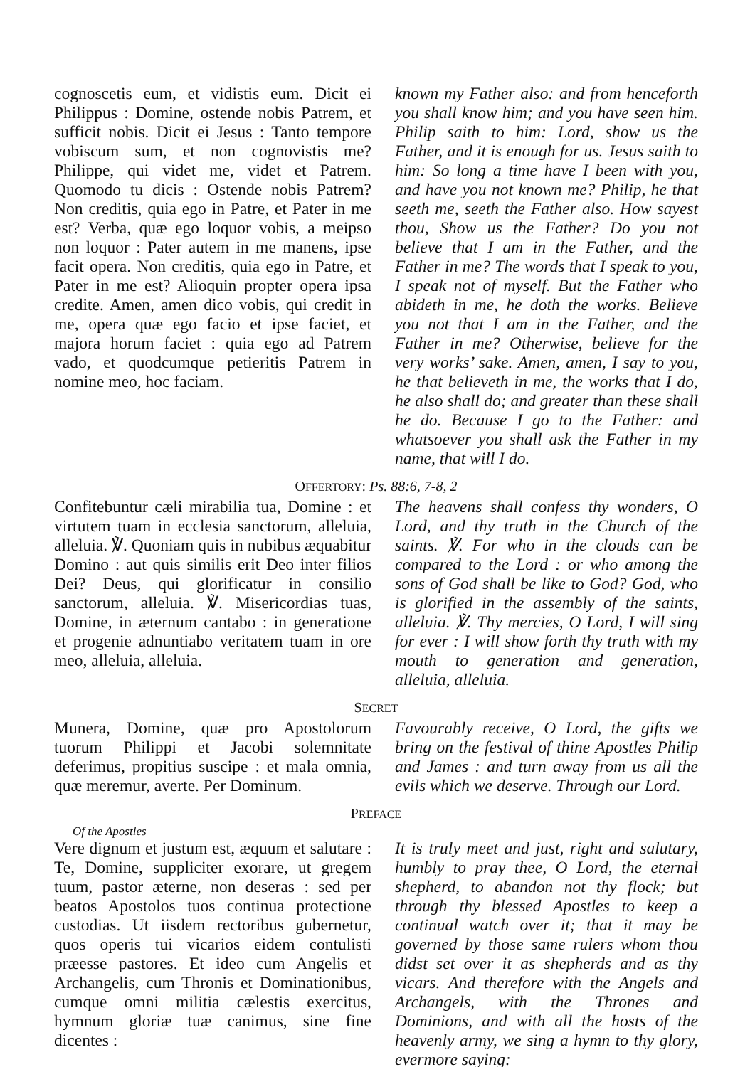cognoscetis eum, et vidistis eum. Dicit ei Philippus : Domine, ostende nobis Patrem, et sufficit nobis. Dicit ei Jesus : Tanto tempore vobiscum sum, et non cognovistis me? Philippe, qui videt me, videt et Patrem. Quomodo tu dicis : Ostende nobis Patrem? Non creditis, quia ego in Patre, et Pater in me est? Verba, quæ ego loquor vobis, a meipso non loquor : Pater autem in me manens, ipse facit opera. Non creditis, quia ego in Patre, et Pater in me est? Alioquin propter opera ipsa credite. Amen, amen dico vobis, qui credit in me, opera quæ ego facio et ipse faciet, et majora horum faciet : quia ego ad Patrem vado, et quodcumque petieritis Patrem in nomine meo, hoc faciam.
known my Father also: and from henceforth you shall know him; and you have seen him. Philip saith to him: Lord, show us the Father, and it is enough for us. Jesus saith to him: So long a time have I been with you, and have you not known me? Philip, he that seeth me, seeth the Father also. How sayest thou, Show us the Father? Do you not believe that I am in the Father, and the Father in me? The words that I speak to you, I speak not of myself. But the Father who abideth in me, he doth the works. Believe you not that I am in the Father, and the Father in me? Otherwise, believe for the very works’ sake. Amen, amen, I say to you, he that believeth in me, the works that I do, he also shall do; and greater than these shall he do. Because I go to the Father: and whatsoever you shall ask the Father in my name, that will I do.
OFFERTORY: Ps. 88:6, 7-8, 2
Confitebuntur cæli mirabilia tua, Domine : et virtutem tuam in ecclesia sanctorum, alleluia, alleluia. ℣. Quoniam quis in nubibus æquabitur Domino : aut quis similis erit Deo inter filios Dei? Deus, qui glorificatur in consilio sanctorum, alleluia. ℣. Misericordias tuas, Domine, in æternum cantabo : in generatione et progenie adnuntiabo veritatem tuam in ore meo, alleluia, alleluia.
The heavens shall confess thy wonders, O Lord, and thy truth in the Church of the saints. ℣. For who in the clouds can be compared to the Lord : or who among the sons of God shall be like to God? God, who is glorified in the assembly of the saints, alleluia. ℣. Thy mercies, O Lord, I will sing for ever : I will show forth thy truth with my mouth to generation and generation, alleluia, alleluia.
SECRET
Munera, Domine, quæ pro Apostolorum tuorum Philippi et Jacobi solemnitate deferimus, propitius suscipe : et mala omnia, quæ meremur, averte. Per Dominum.
Favourably receive, O Lord, the gifts we bring on the festival of thine Apostles Philip and James : and turn away from us all the evils which we deserve. Through our Lord.
PREFACE
Of the Apostles
Vere dignum et justum est, æquum et salutare : Te, Domine, suppliciter exorare, ut gregem tuum, pastor æterne, non deseras : sed per beatos Apostolos tuos continua protectione custodias. Ut iisdem rectoribus gubernetur, quos operis tui vicarios eidem contulisti præesse pastores. Et ideo cum Angelis et Archangelis, cum Thronis et Dominationibus, cumque omni militia cælestis exercitus, hymnum gloriæ tuæ canimus, sine fine dicentes :
It is truly meet and just, right and salutary, humbly to pray thee, O Lord, the eternal shepherd, to abandon not thy flock; but through thy blessed Apostles to keep a continual watch over it; that it may be governed by those same rulers whom thou didst set over it as shepherds and as thy vicars. And therefore with the Angels and Archangels, with the Thrones and Dominions, and with all the hosts of the heavenly army, we sing a hymn to thy glory, evermore saying: